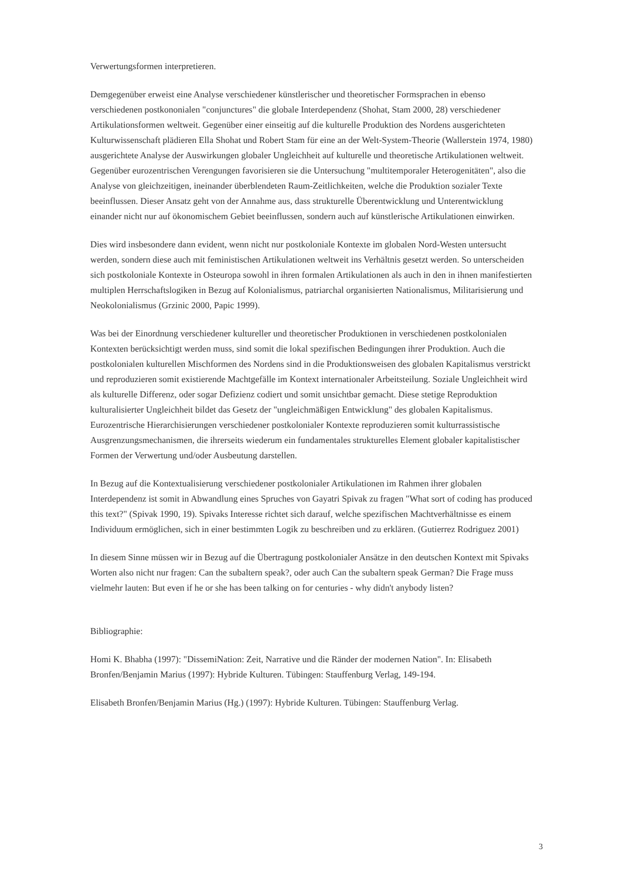Verwertungsformen interpretieren.
Demgegenüber erweist eine Analyse verschiedener künstlerischer und theoretischer Formsprachen in ebenso verschiedenen postkononialen "conjunctures" die globale Interdependenz (Shohat, Stam 2000, 28) verschiedener Artikulationsformen weltweit. Gegenüber einer einseitig auf die kulturelle Produktion des Nordens ausgerichteten Kulturwissenschaft plädieren Ella Shohat und Robert Stam für eine an der Welt-System-Theorie (Wallerstein 1974, 1980) ausgerichtete Analyse der Auswirkungen globaler Ungleichheit auf kulturelle und theoretische Artikulationen weltweit. Gegenüber eurozentrischen Verengungen favorisieren sie die Untersuchung "multitemporaler Heterogenitäten", also die Analyse von gleichzeitigen, ineinander überblendeten Raum-Zeitlichkeiten, welche die Produktion sozialer Texte beeinflussen. Dieser Ansatz geht von der Annahme aus, dass strukturelle Überentwicklung und Unterentwicklung einander nicht nur auf ökonomischem Gebiet beeinflussen, sondern auch auf künstlerische Artikulationen einwirken.
Dies wird insbesondere dann evident, wenn nicht nur postkoloniale Kontexte im globalen Nord-Westen untersucht werden, sondern diese auch mit feministischen Artikulationen weltweit ins Verhältnis gesetzt werden. So unterscheiden sich postkoloniale Kontexte in Osteuropa sowohl in ihren formalen Artikulationen als auch in den in ihnen manifestierten multiplen Herrschaftslogiken in Bezug auf Kolonialismus, patriarchal organisierten Nationalismus, Militarisierung und Neokolonialismus (Grzinic 2000, Papic 1999).
Was bei der Einordnung verschiedener kultureller und theoretischer Produktionen in verschiedenen postkolonialen Kontexten berücksichtigt werden muss, sind somit die lokal spezifischen Bedingungen ihrer Produktion. Auch die postkolonialen kulturellen Mischformen des Nordens sind in die Produktionsweisen des globalen Kapitalismus verstrickt und reproduzieren somit existierende Machtgefälle im Kontext internationaler Arbeitsteilung. Soziale Ungleichheit wird als kulturelle Differenz, oder sogar Defizienz codiert und somit unsichtbar gemacht. Diese stetige Reproduktion kulturalisierter Ungleichheit bildet das Gesetz der "ungleichmäßigen Entwicklung" des globalen Kapitalismus. Eurozentrische Hierarchisierungen verschiedener postkolonialer Kontexte reproduzieren somit kulturrassistische Ausgrenzungsmechanismen, die ihrerseits wiederum ein fundamentales strukturelles Element globaler kapitalistischer Formen der Verwertung und/oder Ausbeutung darstellen.
In Bezug auf die Kontextualisierung verschiedener postkolonialer Artikulationen im Rahmen ihrer globalen Interdependenz ist somit in Abwandlung eines Spruches von Gayatri Spivak zu fragen "What sort of coding has produced this text?" (Spivak 1990, 19). Spivaks Interesse richtet sich darauf, welche spezifischen Machtverhältnisse es einem Individuum ermöglichen, sich in einer bestimmten Logik zu beschreiben und zu erklären. (Gutierrez Rodriguez 2001)
In diesem Sinne müssen wir in Bezug auf die Übertragung postkolonialer Ansätze in den deutschen Kontext mit Spivaks Worten also nicht nur fragen: Can the subaltern speak?, oder auch Can the subaltern speak German? Die Frage muss vielmehr lauten: But even if he or she has been talking on for centuries - why didn't anybody listen?
Bibliographie:
Homi K. Bhabha (1997): "DissemiNation: Zeit, Narrative und die Ränder der modernen Nation". In: Elisabeth Bronfen/Benjamin Marius (1997): Hybride Kulturen. Tübingen: Stauffenburg Verlag, 149-194.
Elisabeth Bronfen/Benjamin Marius (Hg.) (1997): Hybride Kulturen. Tübingen: Stauffenburg Verlag.
3